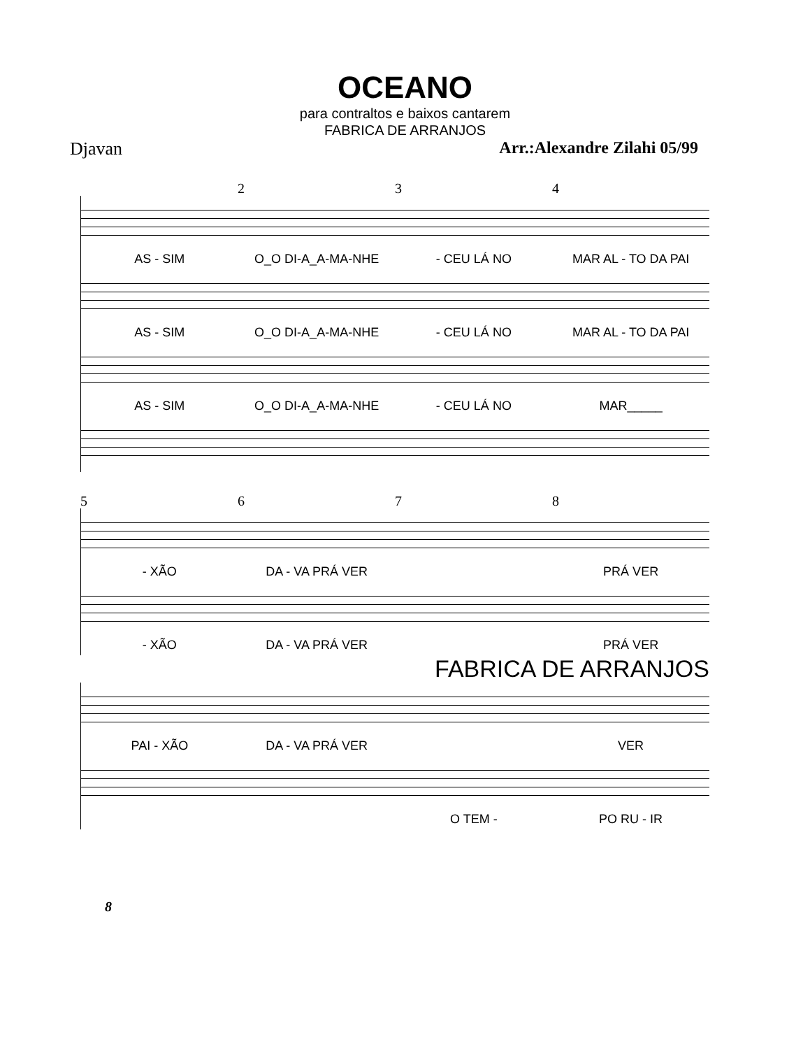OCEANO
para contraltos e baixos cantarem
FABRICA DE ARRANJOS
Djavan Arr.:Alexandre Zilahi 05/99
234
AS - SIM O_O DI-A_A-MA-NHE - CEU LÁ NO MAR AL - TO DA PAI
AS - SIM O_O DI-A_A-MA-NHE - CEU LÁ NO MAR AL - TO DA PAI
AS - SIM O_O DI-A_A-MA-NHE - CEU LÁ NO MAR_____
5678
- XÃO DA - VA PRÁ VER PRÁ VER
- XÃO DA - VA PRÁ VER PRÁ VER
FABRICA DE ARRANJOS
PAI - XÃO DA - VA PRÁ VER VER
O TEM - PO RU - IR
8